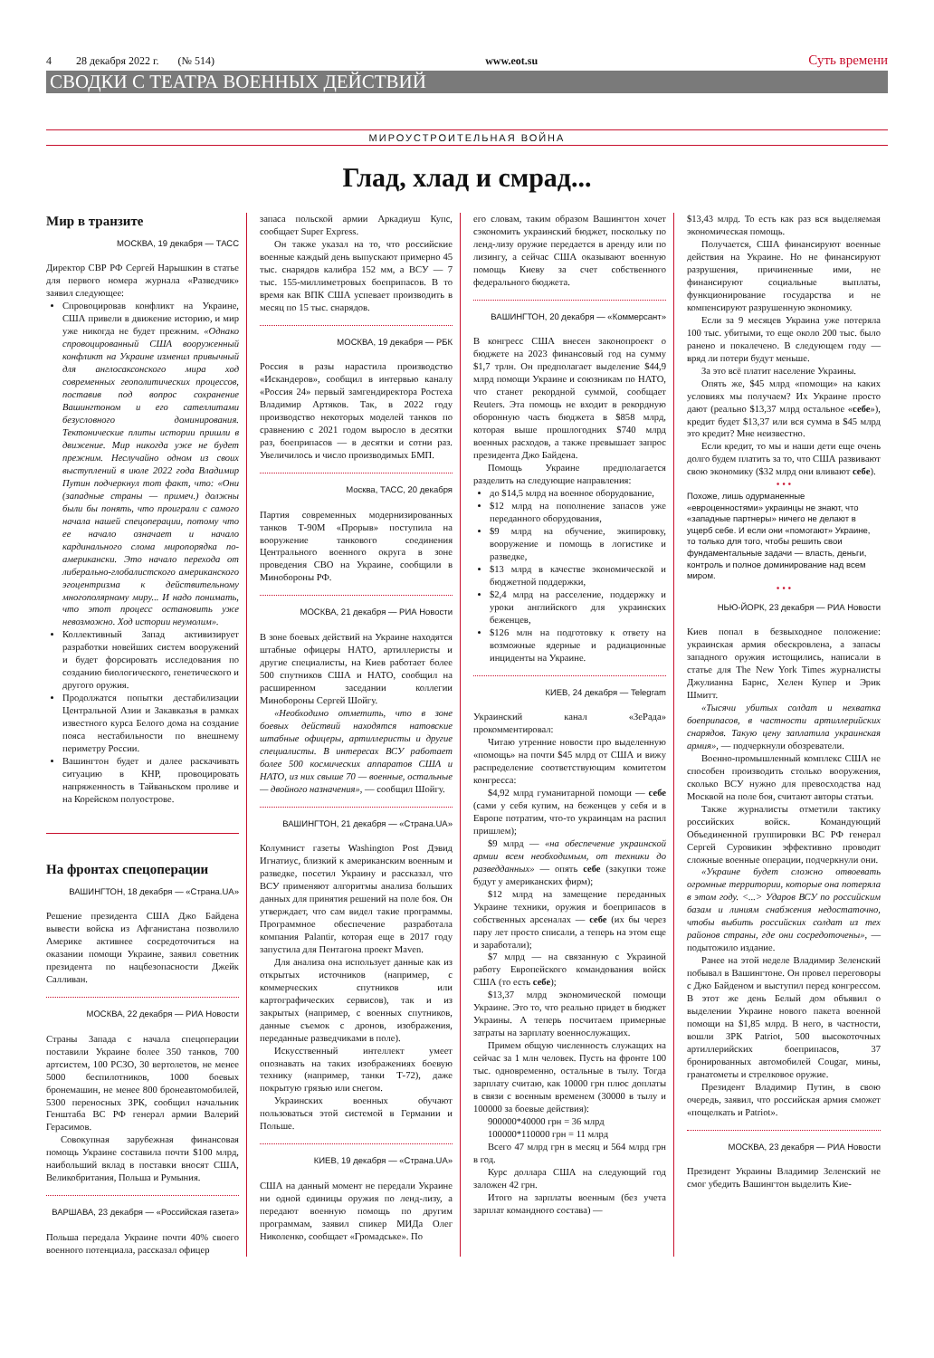4 28 декабря 2022 г. (№ 514) www.eot.su Суть времени
СВОДКИ С ТЕАТРА ВОЕННЫХ ДЕЙСТВИЙ
МИРОУСТРОИТЕЛЬНАЯ ВОЙНА
Глад, хлад и смрад...
Мир в транзите
МОСКВА, 19 декабря — ТАСС
Директор СВР РФ Сергей Нарышкин в статье для первого номера журнала «Разведчик» заявил следующее:
Спровоцировав конфликт на Украине, США привели в движение историю, и мир уже никогда не будет прежним. «Однако спровоцированный США вооруженный конфликт на Украине изменил привычный для англосаксонского мира ход современных геополитических процессов, поставив под вопрос сохранение Вашингтоном и его сателлитами безусловного доминирования. Тектонические плиты истории пришли в движение. Мир никогда уже не будет прежним. Неслучайно одном из своих выступлений в июле 2022 года Владимир Путин подчеркнул тот факт, что: «Они (западные страны — примеч.) должны были бы понять, что проиграли с самого начала нашей спецоперации, потому что ее начало означает и начало кардинального слома миропорядка по-американски. Это начало перехода от либерально-глобалистского американского эгоцентризма к действительному многополярному миру... И надо понимать, что этот процесс остановить уже невозможно. Ход истории неумолим».
Коллективный Запад активизирует разработки новейших систем вооружений и будет форсировать исследования по созданию биологического, генетического и другого оружия.
Продолжатся попытки дестабилизации Центральной Азии и Закавказья в рамках известного курса Белого дома на создание пояса нестабильности по внешнему периметру России.
Вашингтон будет и далее раскачивать ситуацию в КНР, провоцировать напряженность в Тайваньском проливе и на Корейском полуострове.
На фронтах спецоперации
ВАШИНГТОН, 18 декабря — «Страна.UA»
Решение президента США Джо Байдена вывести войска из Афганистана позволило Америке активнее сосредоточиться на оказании помощи Украине, заявил советник президента по нацбезопасности Джейк Салливан.
МОСКВА, 22 декабря — РИА Новости
Страны Запада с начала спецоперации поставили Украине более 350 танков, 700 артсистем, 100 РСЗО, 30 вертолетов, не менее 5000 беспилотников, 1000 боевых бронемашин, не менее 800 бронеавтомобилей, 5300 переносных ЗРК, сообщил начальник Генштаба ВС РФ генерал армии Валерий Герасимов.
Совокупная зарубежная финансовая помощь Украине составила почти $100 млрд, наибольший вклад в поставки вносят США, Великобритания, Польша и Румыния.
ВАРШАВА, 23 декабря — «Российская газета»
Польша передала Украине почти 40% своего военного потенциала, рассказал офицер
запаса польской армии Аркадиуш Купс, сообщает Super Express.
Он также указал на то, что российские военные каждый день выпускают примерно 45 тыс. снарядов калибра 152 мм, а ВСУ — 7 тыс. 155-миллиметровых боеприпасов. В то время как ВПК США успевает производить в месяц по 15 тыс. снарядов.
МОСКВА, 19 декабря — РБК
Россия в разы нарастила производство «Искандеров», сообщил в интервью каналу «Россия 24» первый замгендиректора Ростеха Владимир Артяков. Так, в 2022 году производство некоторых моделей танков по сравнению с 2021 годом выросло в десятки раз, боеприпасов — в десятки и сотни раз. Увеличилось и число производимых БМП.
Москва, ТАСС, 20 декабря
Партия современных модернизированных танков Т-90М «Прорыв» поступила на вооружение танкового соединения Центрального военного округа в зоне проведения СВО на Украине, сообщили в Минобороны РФ.
МОСКВА, 21 декабря — РИА Новости
В зоне боевых действий на Украине находятся штабные офицеры НАТО, артиллеристы и другие специалисты, на Киев работает более 500 спутников США и НАТО, сообщил на расширенном заседании коллегии Минобороны Сергей Шойгу.
«Необходимо отметить, что в зоне боевых действий находятся натовские штабные офицеры, артиллеристы и другие специалисты. В интересах ВСУ работает более 500 космических аппаратов США и НАТО, из них свыше 70 — военные, остальные — двойного назначения», — сообщил Шойгу.
ВАШИНГТОН, 21 декабря — «Страна.UA»
Колумнист газеты Washington Post Дэвид Игнатиус, близкий к американским военным и разведке, посетил Украину и рассказал, что ВСУ применяют алгоритмы анализа больших данных для принятия решений на поле боя. Он утверждает, что сам видел такие программы. Программное обеспечение разработала компания Palantir, которая еще в 2017 году запустила для Пентагона проект Maven.
Для анализа она использует данные как из открытых источников (например, с коммерческих спутников или картографических сервисов), так и из закрытых (например, с военных спутников, данные съемок с дронов, изображения, переданные разведчиками в поле).
Искусственный интеллект умеет опознавать на таких изображениях боевую технику (например, танки Т-72), даже покрытую грязью или снегом.
Украинских военных обучают пользоваться этой системой в Германии и Польше.
КИЕВ, 19 декабря — «Страна.UA»
США на данный момент не передали Украине ни одной единицы оружия по ленд-лизу, а передают военную помощь по другим программам, заявил спикер МИДа Олег Николенко, сообщает «Громадське». По
его словам, таким образом Вашингтон хочет сэкономить украинский бюджет, поскольку по ленд-лизу оружие передается в аренду или по лизингу, а сейчас США оказывают военную помощь Киеву за счет собственного федерального бюджета.
ВАШИНГТОН, 20 декабря — «Коммерсант»
В конгресс США внесен законопроект о бюджете на 2023 финансовый год на сумму $1,7 трлн. Он предполагает выделение $44,9 млрд помощи Украине и союзникам по НАТО, что станет рекордной суммой, сообщает Reuters. Эта помощь не входит в рекордную оборонную часть бюджета в $858 млрд, которая выше прошлогодних $740 млрд военных расходов, а также превышает запрос президента Джо Байдена.
Помощь Украине предполагается разделить на следующие направления:
до $14,5 млрд на военное оборудование,
$12 млрд на пополнение запасов уже переданного оборудования,
$9 млрд на обучение, экипировку, вооружение и помощь в логистике и разведке,
$13 млрд в качестве экономической и бюджетной поддержки,
$2,4 млрд на расселение, поддержку и уроки английского для украинских беженцев,
$126 млн на подготовку к ответу на возможные ядерные и радиационные инциденты на Украине.
КИЕВ, 24 декабря — Telegram
Украинский канал «ЗеРада» прокомментировал:
Читаю утренние новости про выделенную «помощь» на почти $45 млрд от США и вижу распределение соответствующим комитетом конгресса:
$4,92 млрд гуманитарной помощи — себе (сами у себя купим, на беженцев у себя и в Европе потратим, что-то украинцам на распил пришлем);
$9 млрд — «на обеспечение украинской армии всем необходимым, от техники до разведданных» — опять себе (закупки тоже будут у американских фирм);
$12 млрд на замещение переданных Украине техники, оружия и боеприпасов в собственных арсеналах — себе (их бы через пару лет просто списали, а теперь на этом еще и заработали);
$7 млрд — на связанную с Украиной работу Европейского командования войск США (то есть себе);
$13,37 млрд экономической помощи Украине. Это то, что реально придет в бюджет Украины. А теперь посчитаем примерные затраты на зарплату военнослужащих.
Примем общую численность служащих на сейчас за 1 млн человек. Пусть на фронте 100 тыс. одновременно, остальные в тылу. Тогда зарплату считаю, как 10000 грн плюс доплаты в связи с военным временем (30000 в тылу и 100000 за боевые действия):
900000*40000 грн = 36 млрд
100000*110000 грн = 11 млрд
Всего 47 млрд грн в месяц и 564 млрд грн в год.
Курс доллара США на следующий год заложен 42 грн.
Итого на зарплаты военным (без учета зарплат командного состава) —
$13,43 млрд. То есть как раз вся выделяемая экономическая помощь.
Получается, США финансируют военные действия на Украине. Но не финансируют разрушения, причиненные ими, не финансируют социальные выплаты, функционирование государства и не компенсируют разрушенную экономику.
Если за 9 месяцев Украина уже потеряла 100 тыс. убитыми, то еще около 200 тыс. было ранено и покалечено. В следующем году — вряд ли потери будут меньше.
За это всё платит население Украины.
Опять же, $45 млрд «помощи» на каких условиях мы получаем? Их Украине просто дают (реально $13,37 млрд остальное «себе»), кредит будет $13,37 или вся сумма в $45 млрд это кредит? Мне неизвестно.
Если кредит, то мы и наши дети еще очень долго будем платить за то, что США развивают свою экономику ($32 млрд они вливают себе).
• • •
Похоже, лишь одурманенные «евроценностями» украинцы не знают, что «западные партнеры» ничего не делают в ущерб себе. И если они «помогают» Украине, то только для того, чтобы решить свои фундаментальные задачи — власть, деньги, контроль и полное доминирование над всем миром.
• • •
НЬЮ-ЙОРК, 23 декабря — РИА Новости
Киев попал в безвыходное положение: украинская армия обескровлена, а запасы западного оружия истощились, написали в статье для The New York Times журналисты Джулианна Барнс, Хелен Купер и Эрик Шмитт.
«Тысячи убитых солдат и нехватка боеприпасов, в частности артиллерийских снарядов. Такую цену заплатила украинская армия», — подчеркнули обозреватели.
Военно-промышленный комплекс США не способен производить столько вооружения, сколько ВСУ нужно для превосходства над Москвой на поле боя, считают авторы статьи.
Также журналисты отметили тактику российских войск. Командующий Объединенной группировки ВС РФ генерал Сергей Суровикин эффективно проводит сложные военные операции, подчеркнули они.
«Украине будет сложно отвоевать огромные территории, которые она потеряла в этом году. <...> Ударов ВСУ по российским базам и линиям снабжения недостаточно, чтобы выбить российских солдат из тех районов страны, где они сосредоточены», — подытожило издание.
Ранее на этой неделе Владимир Зеленский побывал в Вашингтоне. Он провел переговоры с Джо Байденом и выступил перед конгрессом. В этот же день Белый дом объявил о выделении Украине нового пакета военной помощи на $1,85 млрд. В него, в частности, вошли ЗРК Patriot, 500 высокоточных артиллерийских боеприпасов, 37 бронированных автомобилей Cougar, мины, гранатометы и стрелковое оружие.
Президент Владимир Путин, в свою очередь, заявил, что российская армия сможет «пощелкать и Patriot».
МОСКВА, 23 декабря — РИА Новости
Президент Украины Владимир Зеленский не смог убедить Вашингтон выделить Кие-